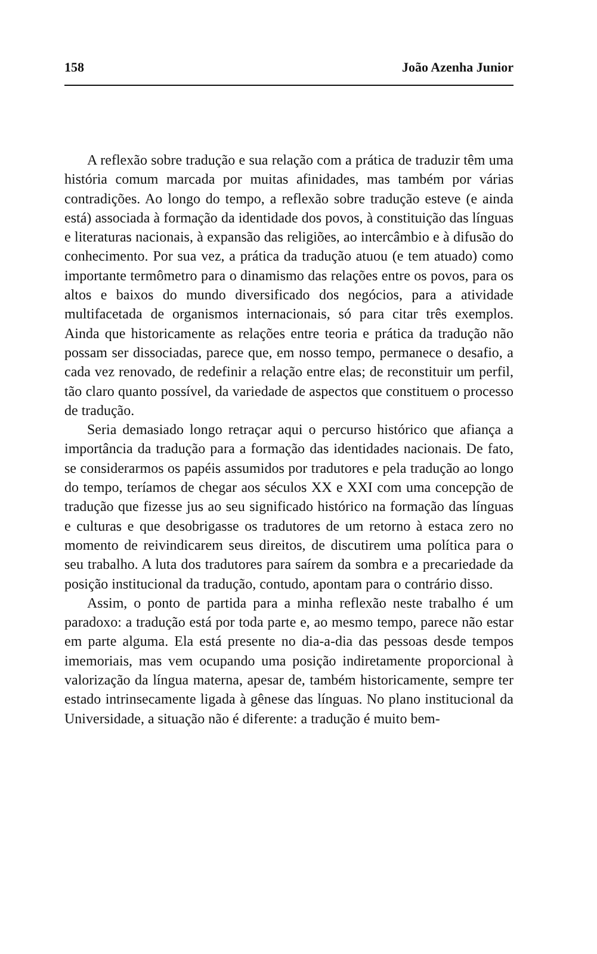158 João Azenha Junior
A reflexão sobre tradução e sua relação com a prática de traduzir têm uma história comum marcada por muitas afinidades, mas também por várias contradições. Ao longo do tempo, a reflexão sobre tradução esteve (e ainda está) associada à formação da identidade dos povos, à constituição das línguas e literaturas nacionais, à expansão das religiões, ao intercâmbio e à difusão do conhecimento. Por sua vez, a prática da tradução atuou (e tem atuado) como importante termômetro para o dinamismo das relações entre os povos, para os altos e baixos do mundo diversificado dos negócios, para a atividade multifacetada de organismos internacionais, só para citar três exemplos. Ainda que historicamente as relações entre teoria e prática da tradução não possam ser dissociadas, parece que, em nosso tempo, permanece o desafio, a cada vez renovado, de redefinir a relação entre elas; de reconstituir um perfil, tão claro quanto possível, da variedade de aspectos que constituem o processo de tradução.
Seria demasiado longo retraçar aqui o percurso histórico que afiança a importância da tradução para a formação das identidades nacionais. De fato, se considerarmos os papéis assumidos por tradutores e pela tradução ao longo do tempo, teríamos de chegar aos séculos XX e XXI com uma concepção de tradução que fizesse jus ao seu significado histórico na formação das línguas e culturas e que desobrigasse os tradutores de um retorno à estaca zero no momento de reivindicarem seus direitos, de discutirem uma política para o seu trabalho. A luta dos tradutores para saírem da sombra e a precariedade da posição institucional da tradução, contudo, apontam para o contrário disso.
Assim, o ponto de partida para a minha reflexão neste trabalho é um paradoxo: a tradução está por toda parte e, ao mesmo tempo, parece não estar em parte alguma. Ela está presente no dia-a-dia das pessoas desde tempos imemoriais, mas vem ocupando uma posição indiretamente proporcional à valorização da língua materna, apesar de, também historicamente, sempre ter estado intrinsecamente ligada à gênese das línguas. No plano institucional da Universidade, a situação não é diferente: a tradução é muito bem-